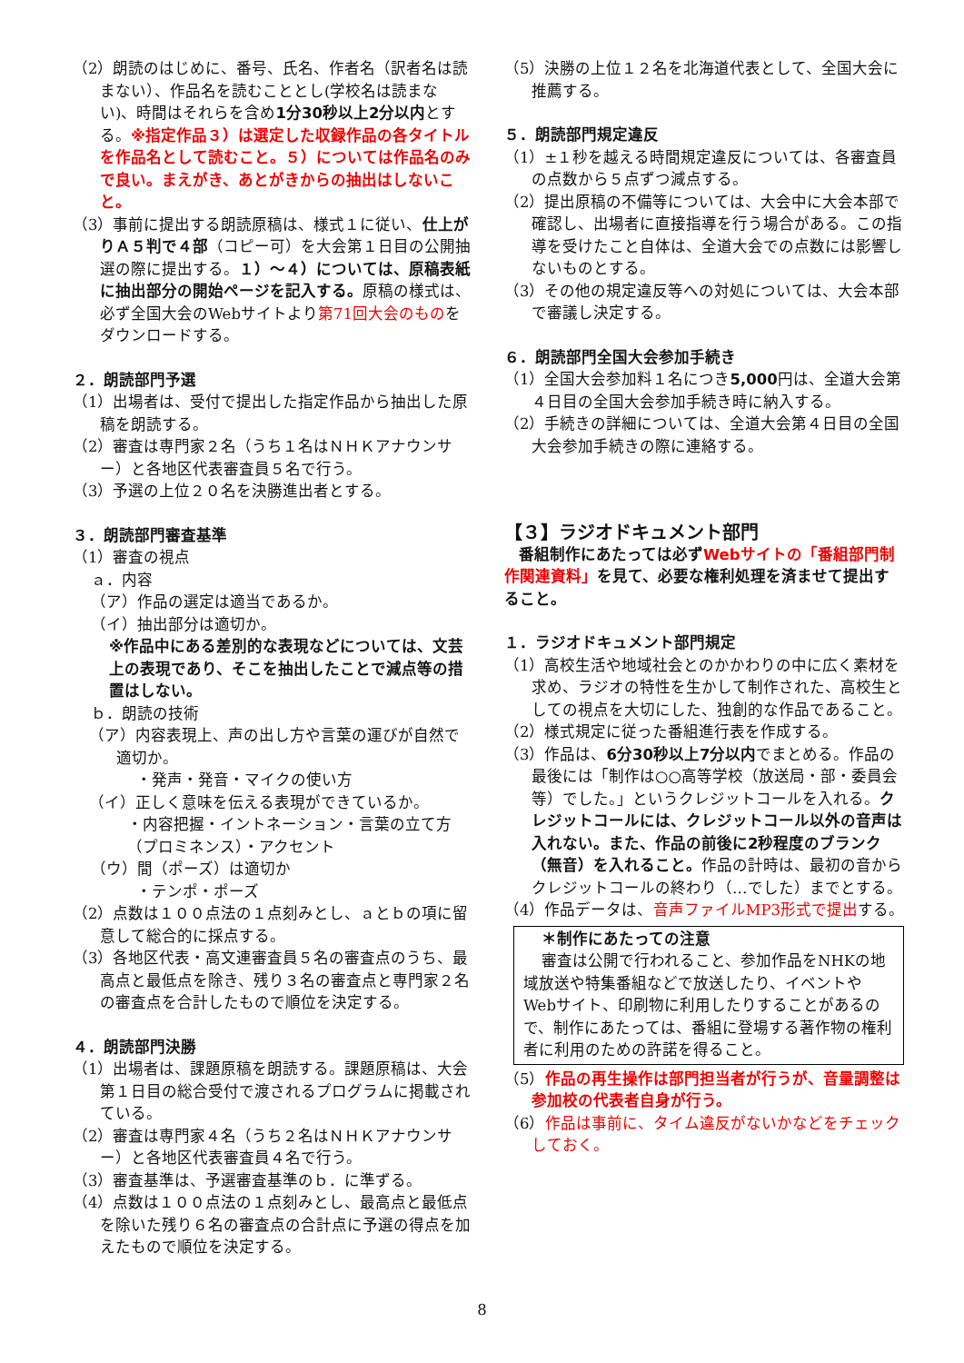（2）朗読のはじめに、番号、氏名、作者名（訳者名は読まない）、作品名を読むこととし(学校名は読まない)、時間はそれらを含め1分30秒以上2分以内とする。※指定作品３）は選定した収録作品の各タイトルを作品名として読むこと。５）については作品名のみで良い。まえがき、あとがきからの抽出はしないこと。
（3）事前に提出する朗読原稿は、様式１に従い、仕上がりＡ５判で４部（コピー可）を大会第１日目の公開抽選の際に提出する。１）～４）については、原稿表紙に抽出部分の開始ページを記入する。原稿の様式は、必ず全国大会のWebサイトより第71回大会のものをダウンロードする。
２．朗読部門予選
（1）出場者は、受付で提出した指定作品から抽出した原稿を朗読する。
（2）審査は専門家２名（うち１名はＮＨＫアナウンサー）と各地区代表審査員５名で行う。
（3）予選の上位２０名を決勝進出者とする。
３．朗読部門審査基準
（1）審査の視点
ａ．内容
（ア）作品の選定は適当であるか。
（イ）抽出部分は適切か。
※作品中にある差別的な表現などについては、文芸上の表現であり、そこを抽出したことで減点等の措置はしない。
ｂ．朗読の技術
（ア）内容表現上、声の出し方や言葉の運びが自然で適切か。
・発声・発音・マイクの使い方
（イ）正しく意味を伝える表現ができているか。
・内容把握・イントネーション・言葉の立て方（プロミネンス）・アクセント
（ウ）間（ポーズ）は適切か
・テンポ・ポーズ
（2）点数は１００点法の１点刻みとし、ａとｂの項に留意して総合的に採点する。
（3）各地区代表・高文連審査員５名の審査点のうち、最高点と最低点を除き、残り３名の審査点と専門家２名の審査点を合計したもので順位を決定する。
４．朗読部門決勝
（1）出場者は、課題原稿を朗読する。課題原稿は、大会第１日目の総合受付で渡されるプログラムに掲載されている。
（2）審査は専門家４名（うち２名はＮＨＫアナウンサー）と各地区代表審査員４名で行う。
（3）審査基準は、予選審査基準のｂ．に準ずる。
（4）点数は１００点法の１点刻みとし、最高点と最低点を除いた残り６名の審査点の合計点に予選の得点を加えたもので順位を決定する。
（5）決勝の上位１２名を北海道代表として、全国大会に推薦する。
５．朗読部門規定違反
（1）±１秒を越える時間規定違反については、各審査員の点数から５点ずつ減点する。
（2）提出原稿の不備等については、大会中に大会本部で確認し、出場者に直接指導を行う場合がある。この指導を受けたこと自体は、全道大会での点数には影響しないものとする。
（3）その他の規定違反等への対処については、大会本部で審議し決定する。
６．朗読部門全国大会参加手続き
（1）全国大会参加料１名につき5,000円は、全道大会第４日目の全国大会参加手続き時に納入する。
（2）手続きの詳細については、全道大会第４日目の全国大会参加手続きの際に連絡する。
【３】ラジオドキュメント部門
番組制作にあたっては必ずWebサイトの「番組部門制作関連資料」を見て、必要な権利処理を済ませて提出すること。
１．ラジオドキュメント部門規定
（1）高校生活や地域社会とのかかわりの中に広く素材を求め、ラジオの特性を生かして制作された、高校生としての視点を大切にした、独創的な作品であること。
（2）様式規定に従った番組進行表を作成する。
（3）作品は、6分30秒以上7分以内でまとめる。作品の最後には「制作は○○高等学校（放送局・部・委員会等）でした。」というクレジットコールを入れる。クレジットコールには、クレジットコール以外の音声は入れない。また、作品の前後に2秒程度のブランク（無音）を入れること。作品の計時は、最初の音からクレジットコールの終わり（…でした）までとする。
（4）作品データは、音声ファイルMP3形式で提出する。
＊制作にあたっての注意
審査は公開で行われること、参加作品をNHKの地域放送や特集番組などで放送したり、イベントやWebサイト、印刷物に利用したりすることがあるので、制作にあたっては、番組に登場する著作物の権利者に利用のための許諾を得ること。
（5）作品の再生操作は部門担当者が行うが、音量調整は参加校の代表者自身が行う。
（6）作品は事前に、タイム違反がないかなどをチェックしておく。
8